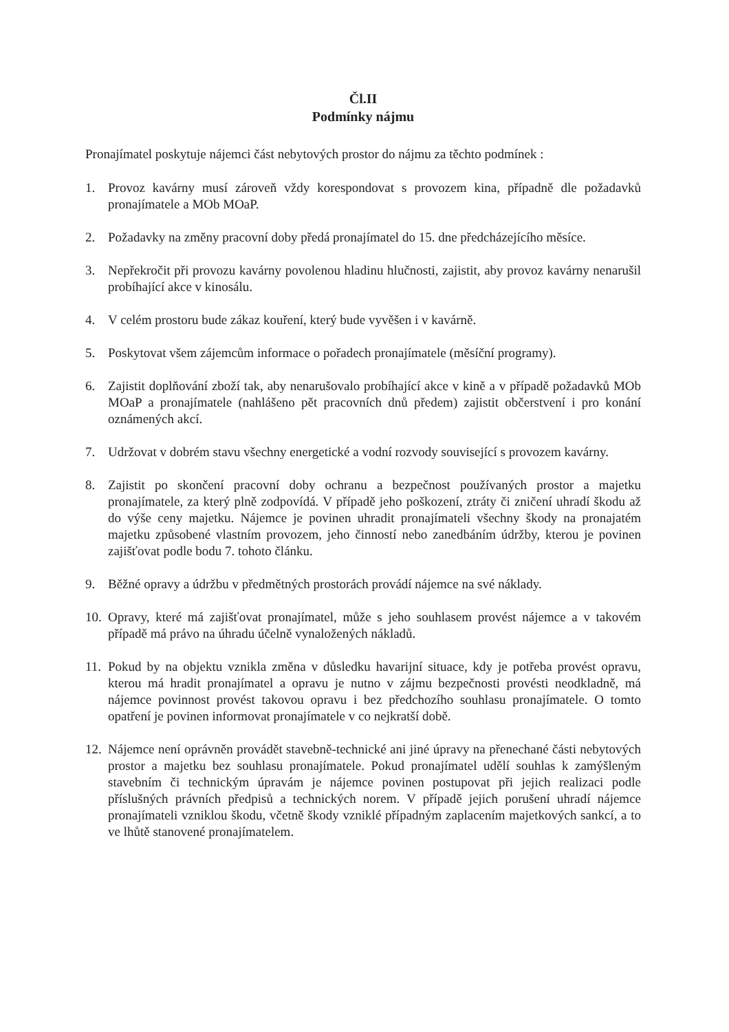Čl.II
Podmínky nájmu
Pronajímatel poskytuje nájemci část nebytových prostor do nájmu za těchto podmínek :
1. Provoz kavárny musí zároveň vždy korespondovat s provozem kina, případně dle požadavků pronajímatele a MOb MOaP.
2. Požadavky na změny pracovní doby předá pronajímatel do 15. dne předcházejícího měsíce.
3. Nepřekročit při provozu kavárny povolenou hladinu hlučnosti, zajistit, aby provoz kavárny nenarušil probíhající akce v kinosálu.
4. V celém prostoru bude zákaz kouření, který bude vyvěšen i v kavárně.
5. Poskytovat všem zájemcům informace o pořadech pronajímatele (měsíční programy).
6. Zajistit doplňování zboží tak, aby nenarušovalo probíhající akce v kině a v případě požadavků MOb MOaP a pronajímatele (nahlášeno pět pracovních dnů předem) zajistit občerstvení i pro konání oznámených akcí.
7. Udržovat v dobrém stavu všechny energetické a vodní rozvody související s provozem kavárny.
8. Zajistit po skončení pracovní doby ochranu a bezpečnost používaných prostor a majetku pronajímatele, za který plně zodpovídá. V případě jeho poškození, ztráty či zničení uhradí škodu až do výše ceny majetku. Nájemce je povinen uhradit pronajímateli všechny škody na pronajatém majetku způsobené vlastním provozem, jeho činností nebo zanedbáním údržby, kterou je povinen zajišťovat podle bodu 7. tohoto článku.
9. Běžné opravy a údržbu v předmětných prostorách provádí nájemce na své náklady.
10. Opravy, které má zajišťovat pronajímatel, může s jeho souhlasem provést nájemce a v takovém případě má právo na úhradu účelně vynaložených nákladů.
11. Pokud by na objektu vznikla změna v důsledku havarijní situace, kdy je potřeba provést opravu, kterou má hradit pronajímatel a opravu je nutno v zájmu bezpečnosti provésti neodkladně, má nájemce povinnost provést takovou opravu i bez předchozího souhlasu pronajímatele. O tomto opatření je povinen informovat pronajímatele v co nejkratší době.
12. Nájemce není oprávněn provádět stavebně-technické ani jiné úpravy na přenechané části nebytových prostor a majetku bez souhlasu pronajímatele. Pokud pronajímatel udělí souhlas k zamýšleným stavebním či technickým úpravám je nájemce povinen postupovat při jejich realizaci podle příslušných právních předpisů a technických norem. V případě jejich porušení uhradí nájemce pronajímateli vzniklou škodu, včetně škody vzniklé případným zaplacením majetkových sankcí, a to ve lhůtě stanovené pronajímatelem.